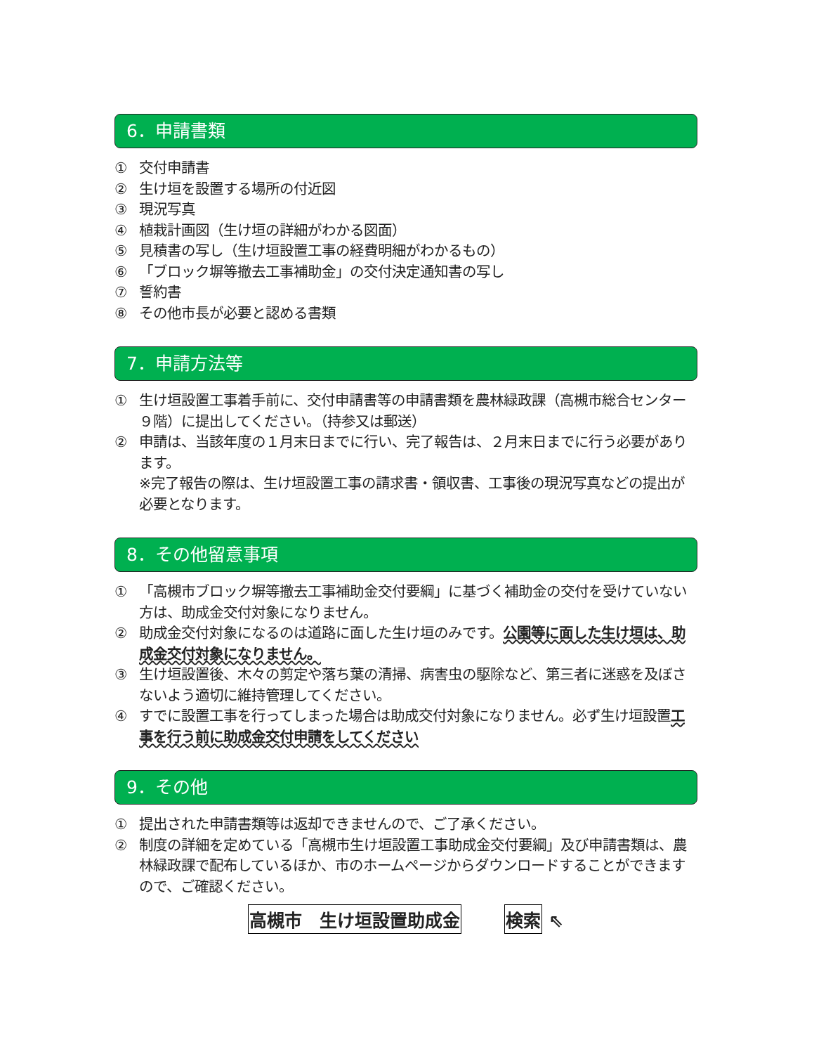6．申請書類
① 交付申請書
② 生け垣を設置する場所の付近図
③ 現況写真
④ 植栽計画図（生け垣の詳細がわかる図面）
⑤ 見積書の写し（生け垣設置工事の経費明細がわかるもの）
⑥ 「ブロック塀等撤去工事補助金」の交付決定通知書の写し
⑦ 誓約書
⑧ その他市長が必要と認める書類
7．申請方法等
① 生け垣設置工事着手前に、交付申請書等の申請書類を農林緑政課（高槻市総合センター９階）に提出してください。（持参又は郵送）
② 申請は、当該年度の１月末日までに行い、完了報告は、２月末日までに行う必要があります。
※完了報告の際は、生け垣設置工事の請求書・領収書、工事後の現況写真などの提出が必要となります。
8．その他留意事項
① 「高槻市ブロック塀等撤去工事補助金交付要綱」に基づく補助金の交付を受けていない方は、助成金交付対象になりません。
② 助成金交付対象になるのは道路に面した生け垣のみです。公園等に面した生け垣は、助成金交付対象になりません。
③ 生け垣設置後、木々の剪定や落ち葉の清掃、病害虫の駆除など、第三者に迷惑を及ぼさないよう適切に維持管理してください。
④ すでに設置工事を行ってしまった場合は助成交付対象になりません。必ず生け垣設置工事を行う前に助成金交付申請をしてください
9．その他
① 提出された申請書類等は返却できませんので、ご了承ください。
② 制度の詳細を定めている「高槻市生け垣設置工事助成金交付要綱」及び申請書類は、農林緑政課で配布しているほか、市のホームページからダウンロードすることができますので、ご確認ください。
高槻市　生け垣設置助成金 検索 ⇖